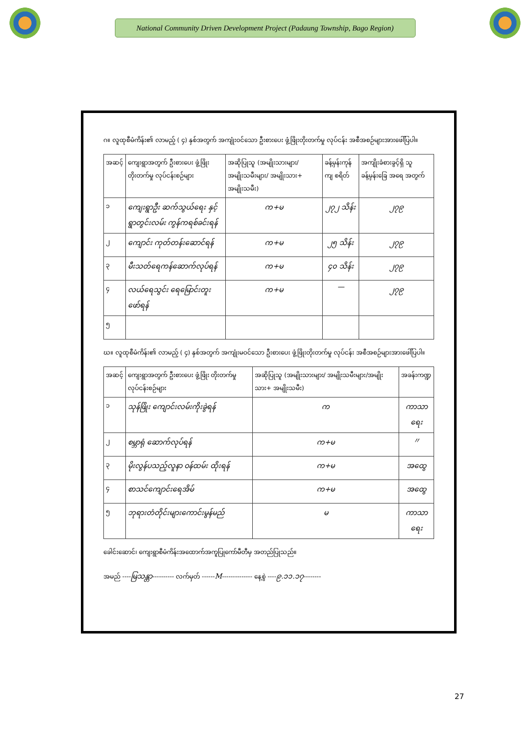National Community Driven Development Project (Padaung Township, Bago Region)
ဂ။ လူထုစီမံကိန်း၏ လာမည့် ( ၄) နှစ်အတွက် အကျုံးဝင်သော ဦးစားပေး ဖွံ့ဖြိုးတိုးတက်မှု လုပ်ငန်း အစီအစဉ်များအားဖေါ်ပြပါ။
| အဆင့် | ကျေးရွာအတွက် ဦးစားပေး ဖွံ့ဖြိုးတိုးတက်မှု လုပ်ငန်းစဉ်များ | အဆိုပြုသူ (အမျိုးသားများ/ အမျိုးသမီးများ/ အမျိုးသား+ အမျိုးသမီး) | ခန့်မှန်းကုန် ကျ စရိတ် | အကျိုးခံစားခွင့်ရှိ သူ ခန့်မှန်းခြေ အရေ အတွက် |
| --- | --- | --- | --- | --- |
| ၁ | ကျေးရွာဦး ဆက်သွယ်ရေး နှင့် ရွာတွင်းလမ်း ကွန်ကရစ်ခင်းရန် | က+မ | ၂၇၂ သိန်း | ၂၇၉ |
| ၂ | ကျောင်း ကုတ်တန်းဆောင်ရန် | က+မ | ၂၅ သိန်း | ၂၇၉ |
| ၃ | မီးသတ်ရေကန်ဆောက်လုပ်ရန် | က+မ | ၄၀ သိန်း | ၂၇၉ |
| ၄ | လယ်ရေသွင်း ရေမြောင်းတူး ဖော်ရန် | က+မ | — | ၂၇၉ |
| ၅ | | | | |
ဃ။ လူထုစီမံကိန်း၏ လာမည့် ( ၄) နှစ်အတွက် အကျုံးမဝင်သော ဦးစားပေး ဖွံ့ဖြိုးတိုးတက်မှု လုပ်ငန်း အစီအစဉ်များအားဖေါ်ပြပါ။
| အဆင့် | ကျေးရွာအတွက် ဦးစားပေး ဖွံ့ဖြိုး တိုးတက်မှု လုပ်ငန်းစဉ်များ | အဆိုပြုသူ (အမျိုးသားများ/ အမျိုးသမီးများ/အမျိုး သား+ အမျိုးသမီး) | အခန်းကဏ္ဍ |
| --- | --- | --- | --- |
| ၁ | သုန်ဖြိုး ကျောင်းလမ်းကိုးခွဲရန် | က | ကာသာရေး |
| ၂ | စမ္ဘာရုံ ဆောက်လုပ်ရန် | က+မ | 〃 |
| ၃ | မိုးလွန်ပသည့်လူနာ ဝန်ထမ်း ထိုးရန် | က+မ | အထွေ |
| ၄ | စာသင်ကျောင်းရေအိမ် | က+မ | အထွေ |
| ၅ | ဘုရားတံတိုင်းများကောင်းမွန်မည် | မ | ကာသာရေး |
ခေါင်းဆောင်၊ ကျေးရွာစီမံကိန်းအထောက်အကူပြုကော်မီတီမှ အတည်ပြုသည်။
အမည် ----မြသန္တာ---------- လက်မှတ် ------M-------------- နေ့စွဲ ----၉.၁၁.၁၇--------
27